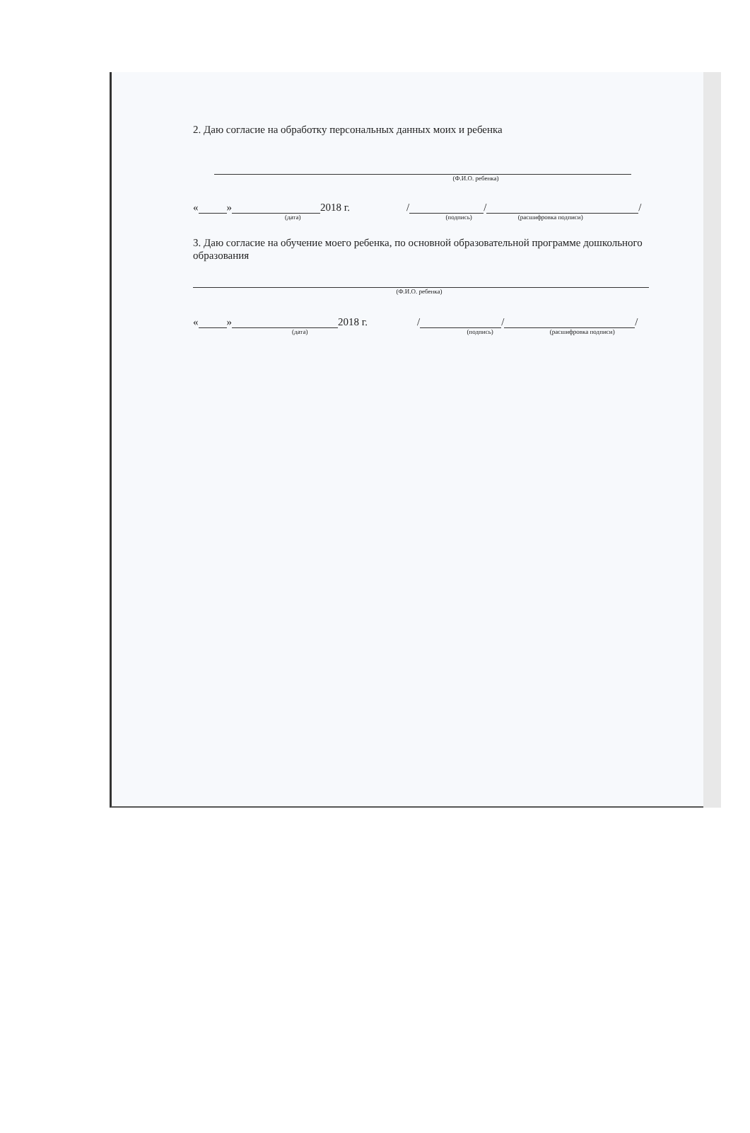2. Даю согласие на обработку персональных данных моих и ребенка
(Ф.И.О. ребенка)
« » 2018 г. / / /
(дата) (подпись) (расшифровка подписи)
3. Даю согласие на обучение моего ребенка, по основной образовательной программе дошкольного образования
(Ф.И.О. ребенка)
« » 2018 г. / / /
(дата) (подпись) (расшифровка подписи)